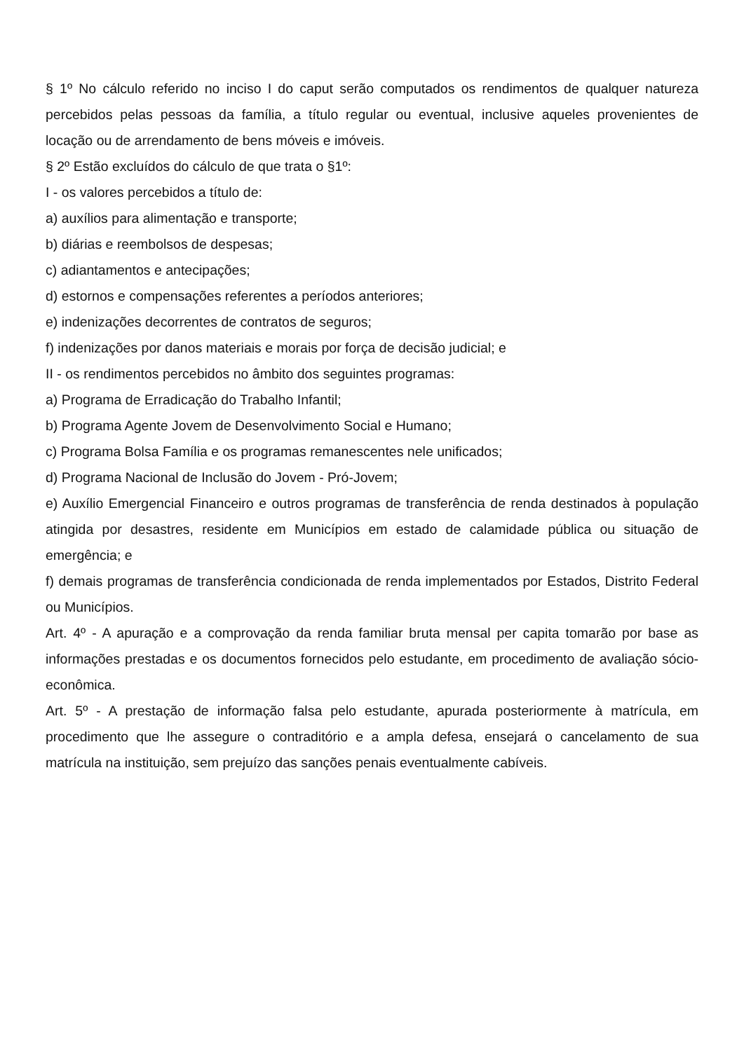§ 1º No cálculo referido no inciso I do caput serão computados os rendimentos de qualquer natureza percebidos pelas pessoas da família, a título regular ou eventual, inclusive aqueles provenientes de locação ou de arrendamento de bens móveis e imóveis.
§ 2º Estão excluídos do cálculo de que trata o §1º:
I - os valores percebidos a título de:
a) auxílios para alimentação e transporte;
b) diárias e reembolsos de despesas;
c) adiantamentos e antecipações;
d) estornos e compensações referentes a períodos anteriores;
e) indenizações decorrentes de contratos de seguros;
f) indenizações por danos materiais e morais por força de decisão judicial; e
II - os rendimentos percebidos no âmbito dos seguintes programas:
a) Programa de Erradicação do Trabalho Infantil;
b) Programa Agente Jovem de Desenvolvimento Social e Humano;
c) Programa Bolsa Família e os programas remanescentes nele unificados;
d) Programa Nacional de Inclusão do Jovem - Pró-Jovem;
e) Auxílio Emergencial Financeiro e outros programas de transferência de renda destinados à população atingida por desastres, residente em Municípios em estado de calamidade pública ou situação de emergência; e
f) demais programas de transferência condicionada de renda implementados por Estados, Distrito Federal ou Municípios.
Art. 4º - A apuração e a comprovação da renda familiar bruta mensal per capita tomarão por base as informações prestadas e os documentos fornecidos pelo estudante, em procedimento de avaliação sócio-econômica.
Art. 5º - A prestação de informação falsa pelo estudante, apurada posteriormente à matrícula, em procedimento que lhe assegure o contraditório e a ampla defesa, ensejará o cancelamento de sua matrícula na instituição, sem prejuízo das sanções penais eventualmente cabíveis.